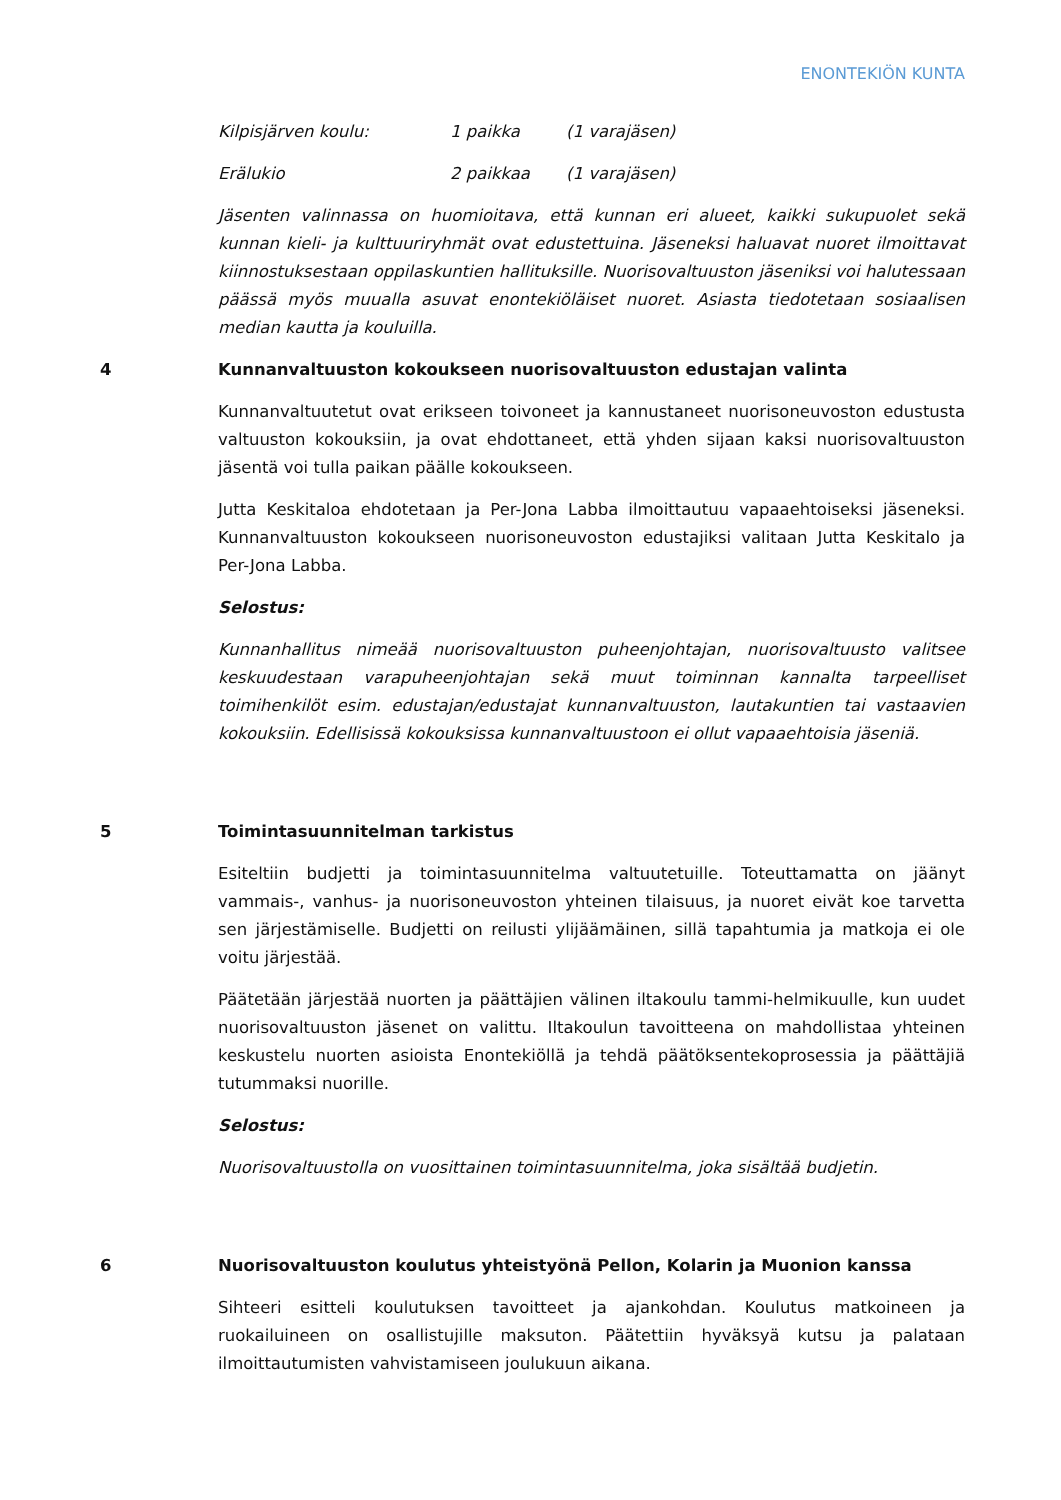ENONTEKIÖN KUNTA
Kilpisjärven koulu: 1 paikka (1 varajäsen)
Erälukio 2 paikkaa (1 varajäsen)
Jäsenten valinnassa on huomioitava, että kunnan eri alueet, kaikki sukupuolet sekä kunnan kieli- ja kulttuuriryhmät ovat edustettuina. Jäseneksi haluavat nuoret ilmoittavat kiinnostuksestaan oppilaskuntien hallituksille. Nuorisovaltuuston jäseniksi voi halutessaan päässä myös muualla asuvat enontekiöläiset nuoret. Asiasta tiedotetaan sosiaalisen median kautta ja kouluilla.
4 Kunnanvaltuuston kokoukseen nuorisovaltuuston edustajan valinta
Kunnanvaltuutetut ovat erikseen toivoneet ja kannustaneet nuorisoneuvoston edustusta valtuuston kokouksiin, ja ovat ehdottaneet, että yhden sijaan kaksi nuorisovaltuuston jäsentä voi tulla paikan päälle kokoukseen.
Jutta Keskitaloa ehdotetaan ja Per-Jona Labba ilmoittautuu vapaaehtoiseksi jäseneksi. Kunnanvaltuuston kokoukseen nuorisoneuvoston edustajiksi valitaan Jutta Keskitalo ja Per-Jona Labba.
Selostus:
Kunnanhallitus nimeää nuorisovaltuuston puheenjohtajan, nuorisovaltuusto valitsee keskuudestaan varapuheenjohtajan sekä muut toiminnan kannalta tarpeelliset toimihenkilöt esim. edustajan/edustajat kunnanvaltuuston, lautakuntien tai vastaavien kokouksiin. Edellisissä kokouksissa kunnanvaltuustoon ei ollut vapaaehtoisia jäseniä.
5 Toimintasuunnitelman tarkistus
Esiteltiin budjetti ja toimintasuunnitelma valtuutetuille. Toteuttamatta on jäänyt vammais-, vanhus- ja nuorisoneuvoston yhteinen tilaisuus, ja nuoret eivät koe tarvetta sen järjestämiselle. Budjetti on reilusti ylijäämäinen, sillä tapahtumia ja matkoja ei ole voitu järjestää.
Päätetään järjestää nuorten ja päättäjien välinen iltakoulu tammi-helmikuulle, kun uudet nuorisovaltuuston jäsenet on valittu. Iltakoulun tavoitteena on mahdollistaa yhteinen keskustelu nuorten asioista Enontekiöllä ja tehdä päätöksentekoprosessia ja päättäjiä tutummaksi nuorille.
Selostus:
Nuorisovaltuustolla on vuosittainen toimintasuunnitelma, joka sisältää budjetin.
6 Nuorisovaltuuston koulutus yhteistyönä Pellon, Kolarin ja Muonion kanssa
Sihteeri esitteli koulutuksen tavoitteet ja ajankohdan. Koulutus matkoineen ja ruokailuineen on osallistujille maksuton. Päätettiin hyväksyä kutsu ja palataan ilmoittautumisten vahvistamiseen joulukuun aikana.